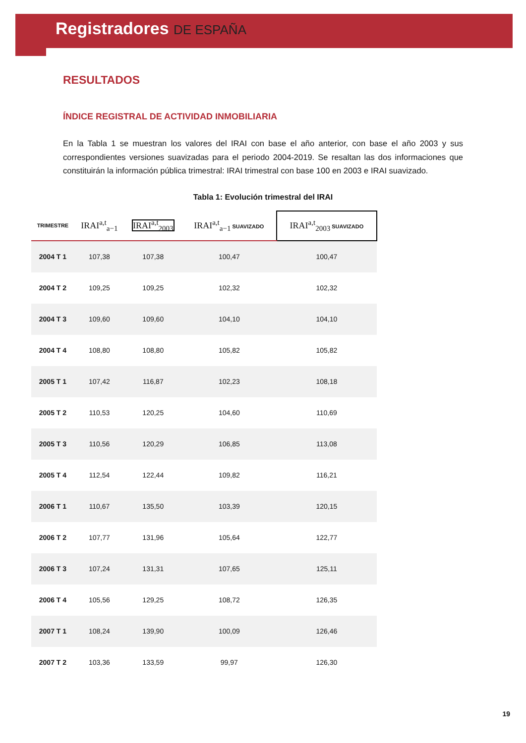Registradores DE ESPAÑA
RESULTADOS
ÍNDICE REGISTRAL DE ACTIVIDAD INMOBILIARIA
En la Tabla 1 se muestran los valores del IRAI con base el año anterior, con base el año 2003 y sus correspondientes versiones suavizadas para el periodo 2004-2019. Se resaltan las dos informaciones que constituirán la información pública trimestral: IRAI trimestral con base 100 en 2003 e IRAI suavizado.
Tabla 1: Evolución trimestral del IRAI
| TRIMESTRE | IRAI<sup>a,t</sup><sub>a−1</sub> | IRAI<sup>a,t</sup><sub>2003</sub> | IRAI<sup>a,t</sup><sub>a−1</sub> SUAVIZADO | IRAI<sup>a,t</sup><sub>2003</sub> SUAVIZADO |
| --- | --- | --- | --- | --- |
| 2004 T 1 | 107,38 | 107,38 | 100,47 | 100,47 |
| 2004 T 2 | 109,25 | 109,25 | 102,32 | 102,32 |
| 2004 T 3 | 109,60 | 109,60 | 104,10 | 104,10 |
| 2004 T 4 | 108,80 | 108,80 | 105,82 | 105,82 |
| 2005 T 1 | 107,42 | 116,87 | 102,23 | 108,18 |
| 2005 T 2 | 110,53 | 120,25 | 104,60 | 110,69 |
| 2005 T 3 | 110,56 | 120,29 | 106,85 | 113,08 |
| 2005 T 4 | 112,54 | 122,44 | 109,82 | 116,21 |
| 2006 T 1 | 110,67 | 135,50 | 103,39 | 120,15 |
| 2006 T 2 | 107,77 | 131,96 | 105,64 | 122,77 |
| 2006 T 3 | 107,24 | 131,31 | 107,65 | 125,11 |
| 2006 T 4 | 105,56 | 129,25 | 108,72 | 126,35 |
| 2007 T 1 | 108,24 | 139,90 | 100,09 | 126,46 |
| 2007 T 2 | 103,36 | 133,59 | 99,97 | 126,30 |
19